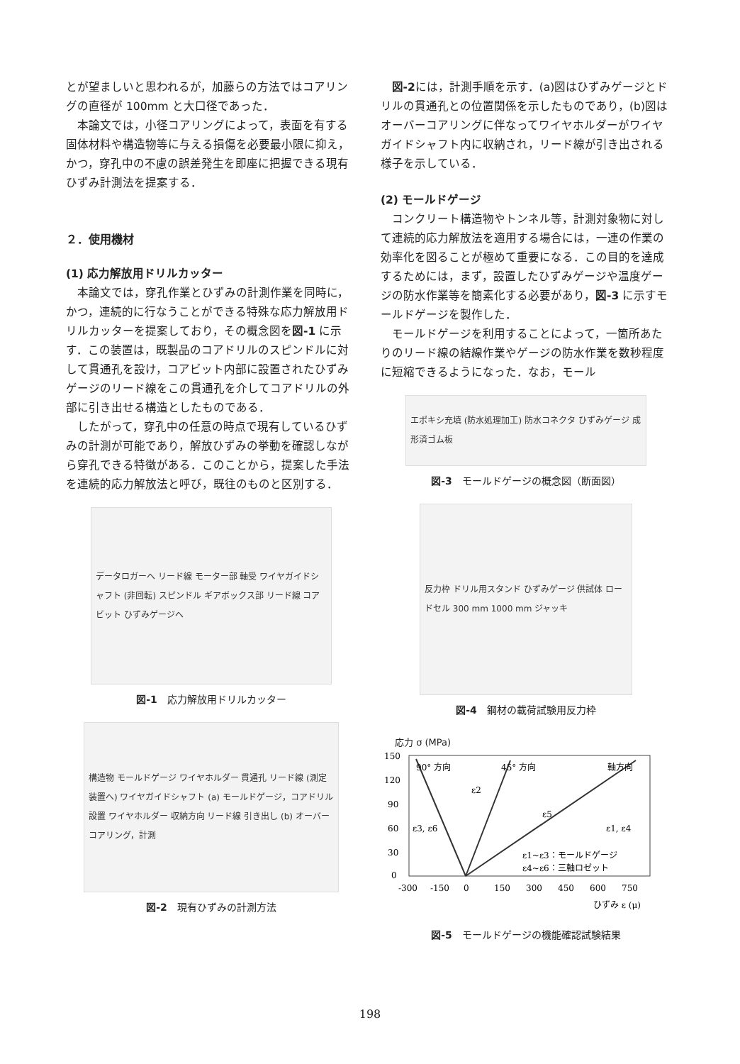とが望ましいと思われるが，加藤らの方法ではコアリングの直径が 100mm と大口径であった．
本論文では，小径コアリングによって，表面を有する固体材料や構造物等に与える損傷を必要最小限に抑え，かつ，穿孔中の不慮の誤差発生を即座に把握できる現有ひずみ計測法を提案する．
２．使用機材
(1) 応力解放用ドリルカッター
本論文では，穿孔作業とひずみの計測作業を同時に，かつ，連続的に行なうことができる特殊な応力解放用ドリルカッターを提案しており，その概念図を図-1 に示す．この装置は，既製品のコアドリルのスピンドルに対して貫通孔を設け，コアビット内部に設置されたひずみゲージのリード線をこの貫通孔を介してコアドリルの外部に引き出せる構造としたものである．
したがって，穿孔中の任意の時点で現有しているひずみの計測が可能であり，解放ひずみの挙動を確認しながら穿孔できる特徴がある．このことから，提案した手法を連続的応力解放法と呼び，既往のものと区別する．
データロガーへ リード線 モーター部 軸受 ワイヤガイドシャフト (非回転) スピンドル ギアボックス部 リード線 コアビット ひずみゲージへ
図-1　応力解放用ドリルカッター
構造物 モールドゲージ ワイヤホルダー 貫通孔 リード線 (測定装置へ) ワイヤガイドシャフト (a) モールドゲージ，コアドリル設置 ワイヤホルダー 収納方向 リード線 引き出し (b) オーバーコアリング，計測
図-2　現有ひずみの計測方法
図-2には，計測手順を示す．(a)図はひずみゲージとドリルの貫通孔との位置関係を示したものであり，(b)図はオーバーコアリングに伴なってワイヤホルダーがワイヤガイドシャフト内に収納され，リード線が引き出される様子を示している．
(2) モールドゲージ
コンクリート構造物やトンネル等，計測対象物に対して連続的応力解放法を適用する場合には，一連の作業の効率化を図ることが極めて重要になる．この目的を達成するためには，まず，設置したひずみゲージや温度ゲージの防水作業等を簡素化する必要があり，図-3 に示すモールドゲージを製作した．
モールドゲージを利用することによって，一箇所あたりのリード線の結線作業やゲージの防水作業を数秒程度に短縮できるようになった．なお，モール
エポキシ充填 (防水処理加工) 防水コネクタ ひずみゲージ 成形済ゴム板
図-3　モールドゲージの概念図（断面図）
反力枠 ドリル用スタンド ひずみゲージ 供試体 ロードセル 300 mm 1000 mm ジャッキ
図-4　鋼材の載荷試験用反力枠
応力 σ (MPa)
150
120
90
60
30
0
90° 方向
45° 方向
軸方向
ε2
ε5
ε3, ε6
ε1, ε4
ε1~ε3：モールドゲージ
ε4~ε6：三軸ロゼット
-300
-150
0
150
300
450
600
750
ひずみ ε (μ)
図-5　モールドゲージの機能確認試験結果
198